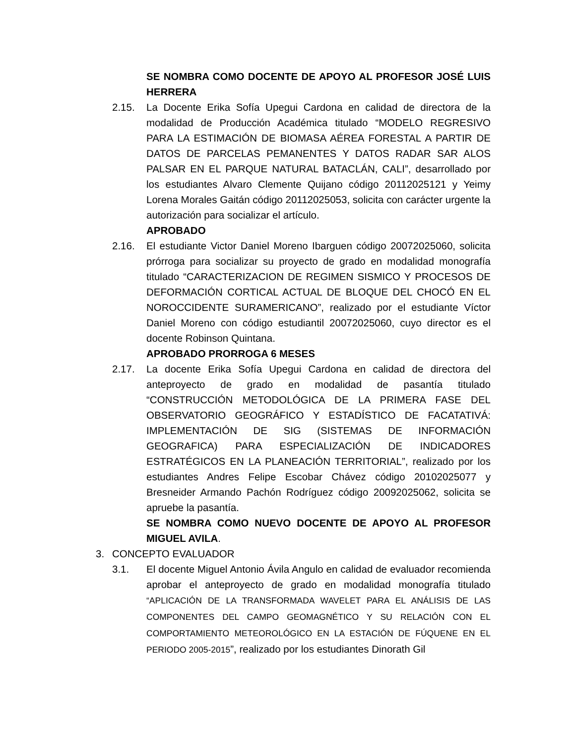SE NOMBRA COMO DOCENTE DE APOYO AL PROFESOR JOSÉ LUIS HERRERA
2.15. La Docente Erika Sofía Upegui Cardona en calidad de directora de la modalidad de Producción Académica titulado “MODELO REGRESIVO PARA LA ESTIMACIÓN DE BIOMASA AÉREA FORESTAL A PARTIR DE DATOS DE PARCELAS PEMANENTES Y DATOS RADAR SAR ALOS PALSAR EN EL PARQUE NATURAL BATACLÁN, CALI”, desarrollado por los estudiantes Alvaro Clemente Quijano código 20112025121 y Yeimy Lorena Morales Gaitán código 20112025053, solicita con carácter urgente la autorización para socializar el artículo.
APROBADO
2.16. El estudiante Victor Daniel Moreno Ibarguen código 20072025060, solicita prórroga para socializar su proyecto de grado en modalidad monografía titulado “CARACTERIZACION DE REGIMEN SISMICO Y PROCESOS DE DEFORMACIÓN CORTICAL ACTUAL DE BLOQUE DEL CHOCÓ EN EL NOROCCIDENTE SURAMERICANO”, realizado por el estudiante Víctor Daniel Moreno con código estudiantil 20072025060, cuyo director es el docente Robinson Quintana.
APROBADO PRORROGA 6 MESES
2.17. La docente Erika Sofía Upegui Cardona en calidad de directora del anteproyecto de grado en modalidad de pasantía titulado “CONSTRUCCIÓN METODOLÓGICA DE LA PRIMERA FASE DEL OBSERVATORIO GEOGRÁFICO Y ESTADÍSTICO DE FACATATIVÁ: IMPLEMENTACIÓN DE SIG (SISTEMAS DE INFORMACIÓN GEOGRAFICA) PARA ESPECIALIZACIÓN DE INDICADORES ESTRATÉGICOS EN LA PLANEACIÓN TERRITORIAL”, realizado por los estudiantes Andres Felipe Escobar Chávez código 20102025077 y Bresneider Armando Pachón Rodríguez código 20092025062, solicita se apruebe la pasantía.
SE NOMBRA COMO NUEVO DOCENTE DE APOYO AL PROFESOR MIGUEL AVILA.
3. CONCEPTO EVALUADOR
3.1. El docente Miguel Antonio Ávila Angulo en calidad de evaluador recomienda aprobar el anteproyecto de grado en modalidad monografía titulado “APLICACIÓN DE LA TRANSFORMADA WAVELET PARA EL ANÁLISIS DE LAS COMPONENTES DEL CAMPO GEOMAGNÉTICO Y SU RELACIÓN CON EL COMPORTAMIENTO METEOROLÓGICO EN LA ESTACIÓN DE FÚQUENE EN EL PERIODO 2005-2015”, realizado por los estudiantes Dinorath Gil